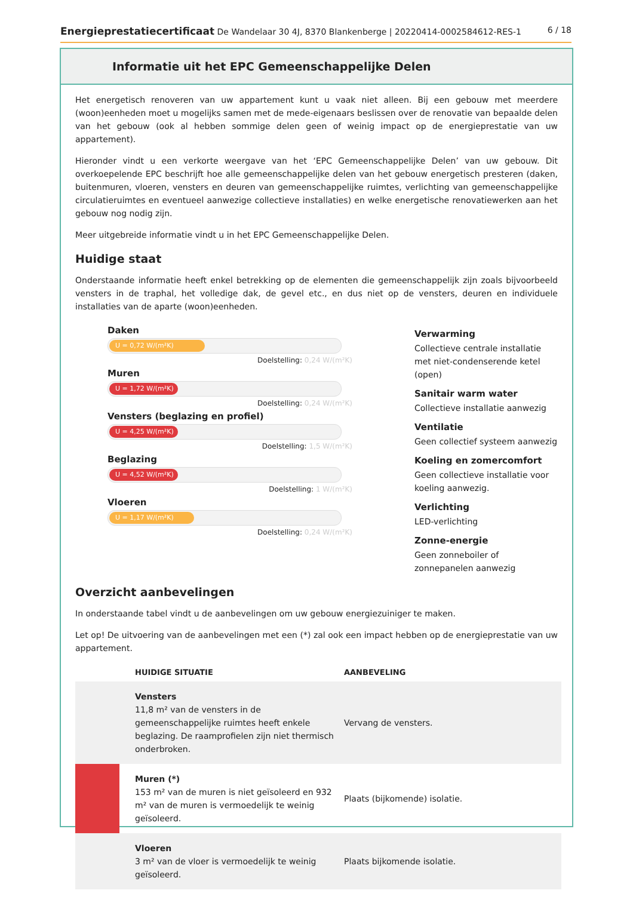Energieprestatiecertificaat De Wandelaar 30 4J, 8370 Blankenberge | 20220414-0002584612-RES-1
6 / 18
Informatie uit het EPC Gemeenschappelijke Delen
Het energetisch renoveren van uw appartement kunt u vaak niet alleen. Bij een gebouw met meerdere (woon)eenheden moet u mogelijks samen met de mede-eigenaars beslissen over de renovatie van bepaalde delen van het gebouw (ook al hebben sommige delen geen of weinig impact op de energieprestatie van uw appartement).
Hieronder vindt u een verkorte weergave van het ‘EPC Gemeenschappelijke Delen’ van uw gebouw. Dit overkoepelende EPC beschrijft hoe alle gemeenschappelijke delen van het gebouw energetisch presteren (daken, buitenmuren, vloeren, vensters en deuren van gemeenschappelijke ruimtes, verlichting van gemeenschappelijke circulatieruimtes en eventueel aanwezige collectieve installaties) en welke energetische renovatiewerken aan het gebouw nog nodig zijn.
Meer uitgebreide informatie vindt u in het EPC Gemeenschappelijke Delen.
Huidige staat
Onderstaande informatie heeft enkel betrekking op de elementen die gemeenschappelijk zijn zoals bijvoorbeeld vensters in de traphal, het volledige dak, de gevel etc., en dus niet op de vensters, deuren en individuele installaties van de aparte (woon)eenheden.
Daken
U = 0,72 W/(m²K)
Doelstelling: 0,24 W/(m²K)
Muren
U = 1,72 W/(m²K)
Doelstelling: 0,24 W/(m²K)
Vensters (beglazing en profiel)
U = 4,25 W/(m²K)
Doelstelling: 1,5 W/(m²K)
Beglazing
U = 4,52 W/(m²K)
Doelstelling: 1 W/(m²K)
Vloeren
U = 1,17 W/(m²K)
Doelstelling: 0,24 W/(m²K)
Verwarming
Collectieve centrale installatie met niet-condenserende ketel (open)
Sanitair warm water
Collectieve installatie aanwezig
Ventilatie
Geen collectief systeem aanwezig
Koeling en zomercomfort
Geen collectieve installatie voor koeling aanwezig.
Verlichting
LED-verlichting
Zonne-energie
Geen zonneboiler of zonnepanelen aanwezig
Overzicht aanbevelingen
In onderstaande tabel vindt u de aanbevelingen om uw gebouw energiezuiniger te maken.
Let op! De uitvoering van de aanbevelingen met een (*) zal ook een impact hebben op de energieprestatie van uw appartement.
| | HUIDIGE SITUATIE | AANBEVELING |
| --- | --- | --- |
| | Vensters 11,8 m² van de vensters in de gemeenschappelijke ruimtes heeft enkele beglazing. De raamprofielen zijn niet thermisch onderbroken. | Vervang de vensters. |
| | Muren (*) 153 m² van de muren is niet geïsoleerd en 932 m² van de muren is vermoedelijk te weinig geïsoleerd. | Plaats (bijkomende) isolatie. |
| | Vloeren 3 m² van de vloer is vermoedelijk te weinig geïsoleerd. | Plaats bijkomende isolatie. |